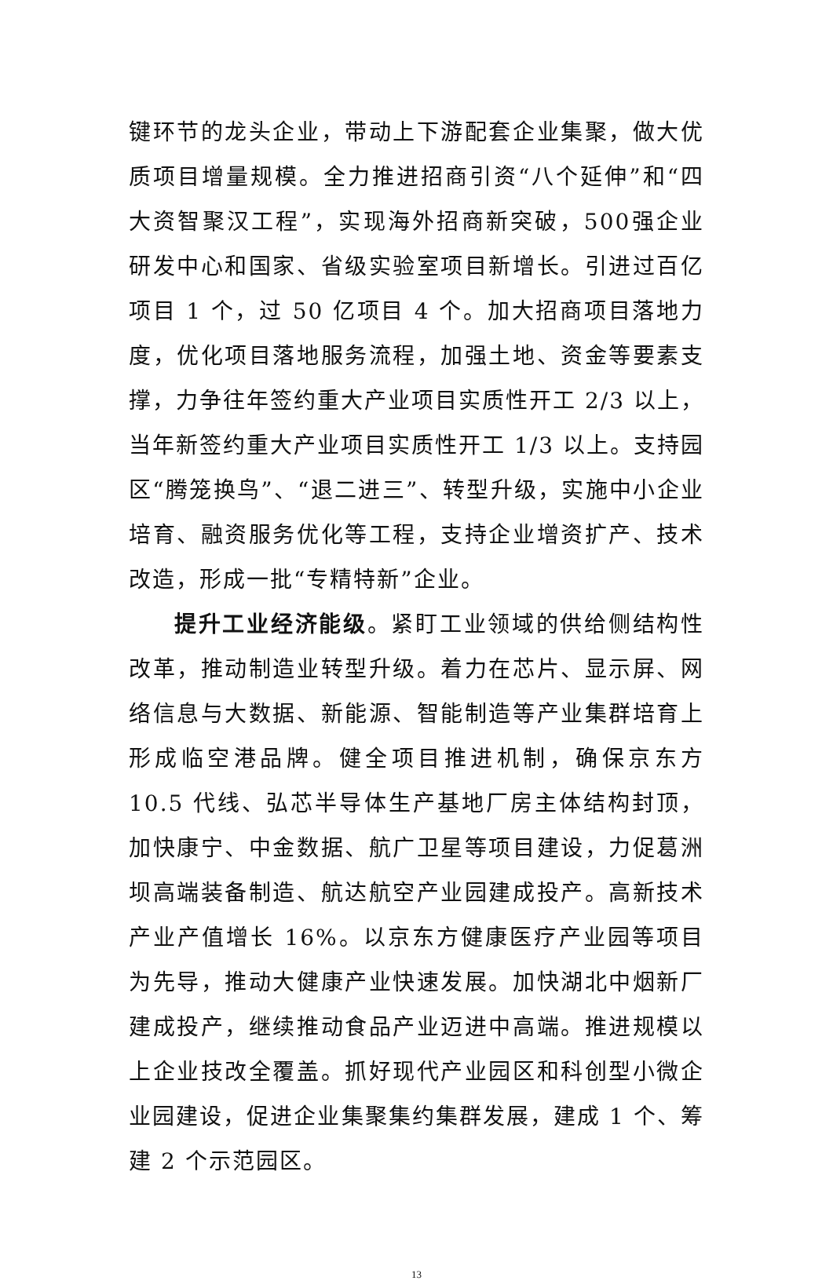键环节的龙头企业，带动上下游配套企业集聚，做大优质项目增量规模。全力推进招商引资“八个延伸”和“四大资智聚汉工程”，实现海外招商新突破，500强企业研发中心和国家、省级实验室项目新增长。引进过百亿项目 1 个，过 50 亿项目 4 个。加大招商项目落地力度，优化项目落地服务流程，加强土地、资金等要素支撑，力争往年签约重大产业项目实质性开工 2/3 以上，当年新签约重大产业项目实质性开工 1/3 以上。支持园区“腾笼换鸟”、“退二进三”、转型升级，实施中小企业培育、融资服务优化等工程，支持企业增资扩产、技术改造，形成一批“专精特新”企业。
提升工业经济能级。紧盯工业领域的供给侧结构性改革，推动制造业转型升级。着力在芯片、显示屏、网络信息与大数据、新能源、智能制造等产业集群培育上形成临空港品牌。健全项目推进机制，确保京东方 10.5 代线、弘芯半导体生产基地厂房主体结构封顶，加快康宁、中金数据、航广卫星等项目建设，力促葛洲坝高端装备制造、航达航空产业园建成投产。高新技术产业产值增长 16%。以京东方健康医疗产业园等项目为先导，推动大健康产业快速发展。加快湖北中烟新厂建成投产，继续推动食品产业迈进中高端。推进规模以上企业技改全覆盖。抓好现代产业园区和科创型小微企业园建设，促进企业集聚集约集群发展，建成 1 个、筹建 2 个示范园区。
13